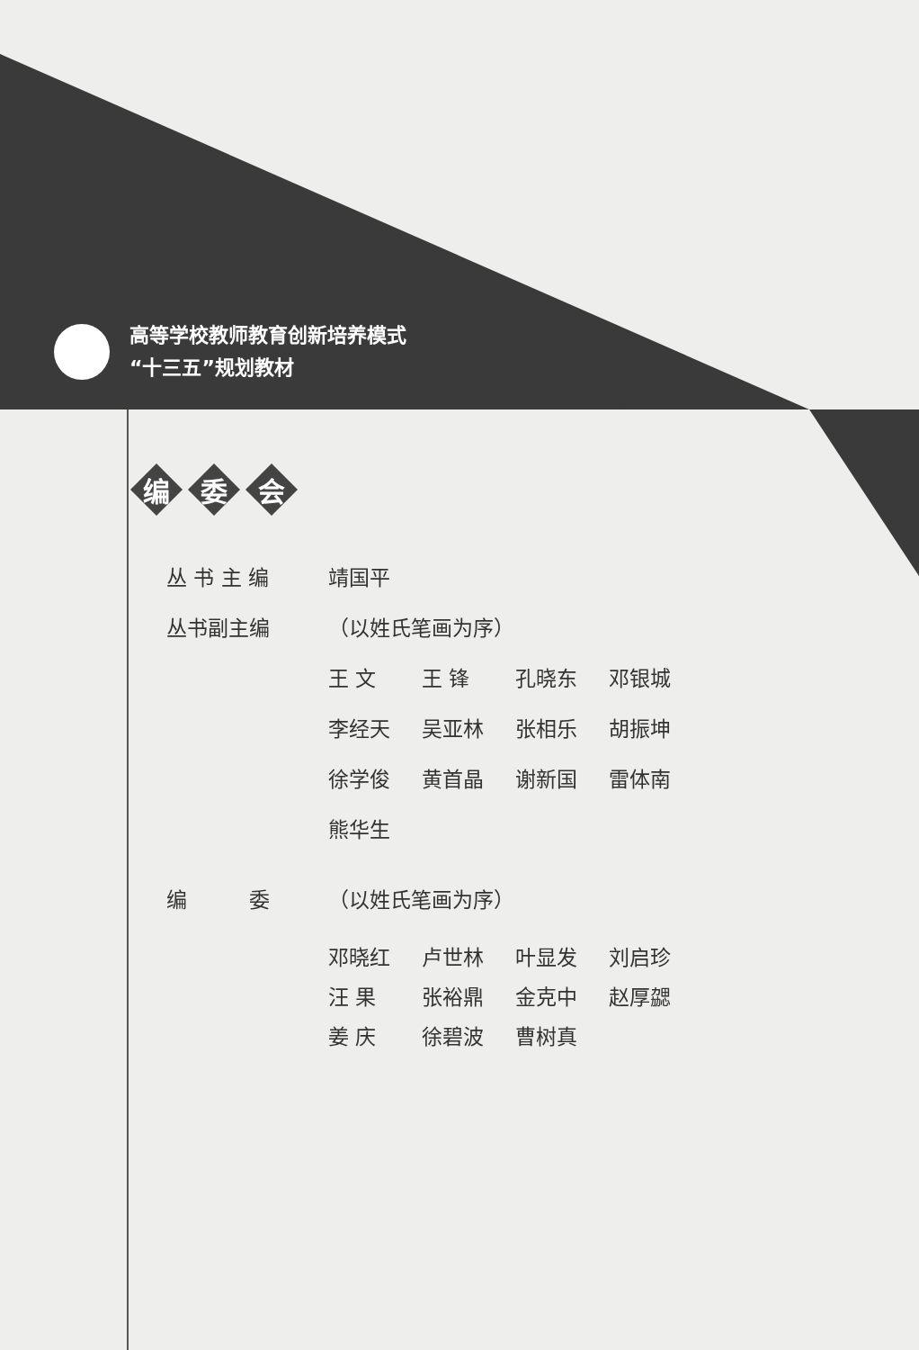高等学校教师教育创新培养模式
“十三五”规划教材
编 委 会
丛 书 主 编 靖国平
丛书副主编 （以姓氏笔画为序）
王 文 王 锋 孔晓东 邓银城
李经天 吴亚林 张相乐 胡振坤
徐学俊 黄首晶 谢新国 雷体南
熊华生
编　　　委 （以姓氏笔画为序）
邓晓红 卢世林 叶显发 刘启珍
汪 果 张裕鼎 金克中 赵厚勰
姜 庆 徐碧波 曹树真